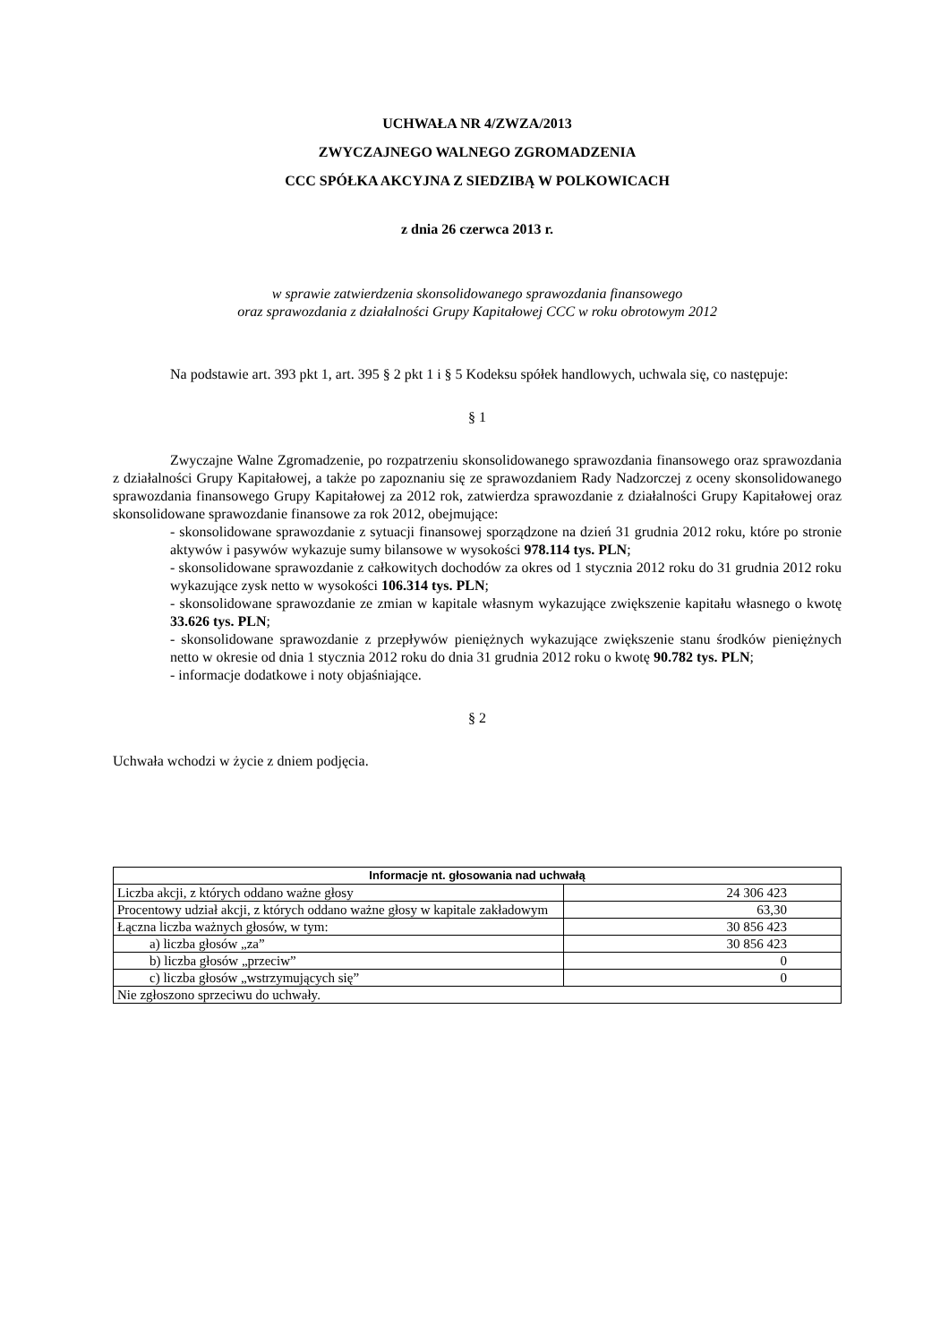UCHWAŁA NR 4/ZWZA/2013
ZWYCZAJNEGO WALNEGO ZGROMADZENIA
CCC SPÓŁKA AKCYJNA Z SIEDZIBĄ W POLKOWICACH
z dnia 26 czerwca 2013 r.
w sprawie zatwierdzenia skonsolidowanego sprawozdania finansowego
oraz sprawozdania z działalności Grupy Kapitałowej CCC w roku obrotowym 2012
Na podstawie art. 393 pkt 1, art. 395 § 2 pkt 1 i § 5 Kodeksu spółek handlowych, uchwala się, co następuje:
§ 1
Zwyczajne Walne Zgromadzenie, po rozpatrzeniu skonsolidowanego sprawozdania finansowego oraz sprawozdania z działalności Grupy Kapitałowej, a także po zapoznaniu się ze sprawozdaniem Rady Nadzorczej z oceny skonsolidowanego sprawozdania finansowego Grupy Kapitałowej za 2012 rok, zatwierdza sprawozdanie z działalności Grupy Kapitałowej oraz skonsolidowane sprawozdanie finansowe za rok 2012, obejmujące:
- skonsolidowane sprawozdanie z sytuacji finansowej sporządzone na dzień 31 grudnia 2012 roku, które po stronie aktywów i pasywów wykazuje sumy bilansowe w wysokości 978.114 tys. PLN;
- skonsolidowane sprawozdanie z całkowitych dochodów za okres od 1 stycznia 2012 roku do 31 grudnia 2012 roku wykazujące zysk netto w wysokości 106.314 tys. PLN;
- skonsolidowane sprawozdanie ze zmian w kapitale własnym wykazujące zwiększenie kapitału własnego o kwotę 33.626 tys. PLN;
- skonsolidowane sprawozdanie z przepływów pieniężnych wykazujące zwiększenie stanu środków pieniężnych netto w okresie od dnia 1 stycznia 2012 roku do dnia 31 grudnia 2012 roku o kwotę 90.782 tys. PLN;
- informacje dodatkowe i noty objaśniające.
§ 2
Uchwała wchodzi w życie z dniem podjęcia.
| Informacje nt. głosowania nad uchwałą | |
| --- | --- |
| Liczba akcji, z których oddano ważne głosy | 24 306 423 |
| Procentowy udział akcji, z których oddano ważne głosy w kapitale zakładowym | 63,30 |
| Łączna liczba ważnych głosów, w tym: | 30 856 423 |
| a) liczba głosów „za” | 30 856 423 |
| b) liczba głosów „przeciw” | 0 |
| c) liczba głosów „wstrzymujących się” | 0 |
| Nie zgłoszono sprzeciwu do uchwały. | |